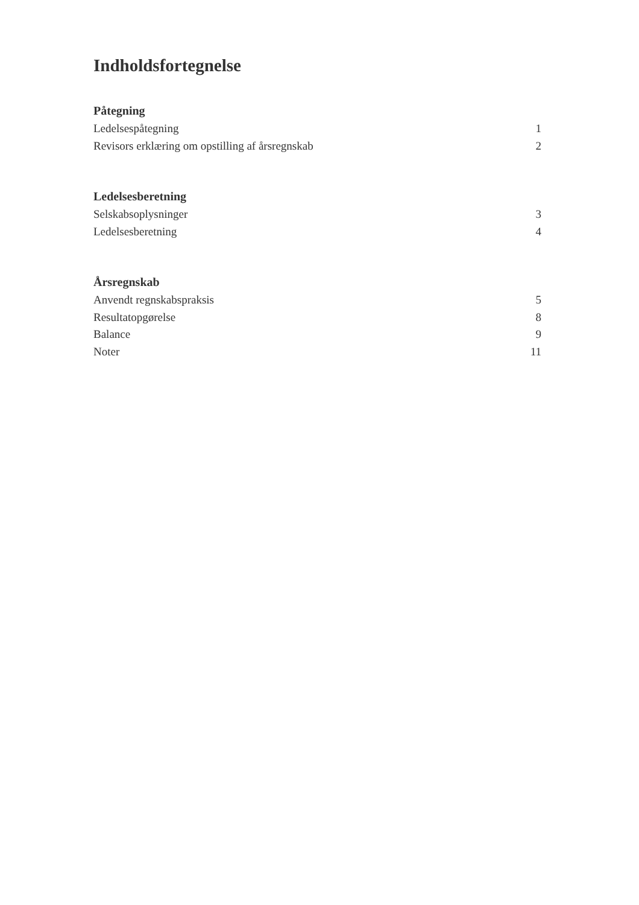Indholdsfortegnelse
Påtegning
Ledelsespåtegning 1
Revisors erklæring om opstilling af årsregnskab 2
Ledelsesberetning
Selskabsoplysninger 3
Ledelsesberetning 4
Årsregnskab
Anvendt regnskabspraksis 5
Resultatopgørelse 8
Balance 9
Noter 11